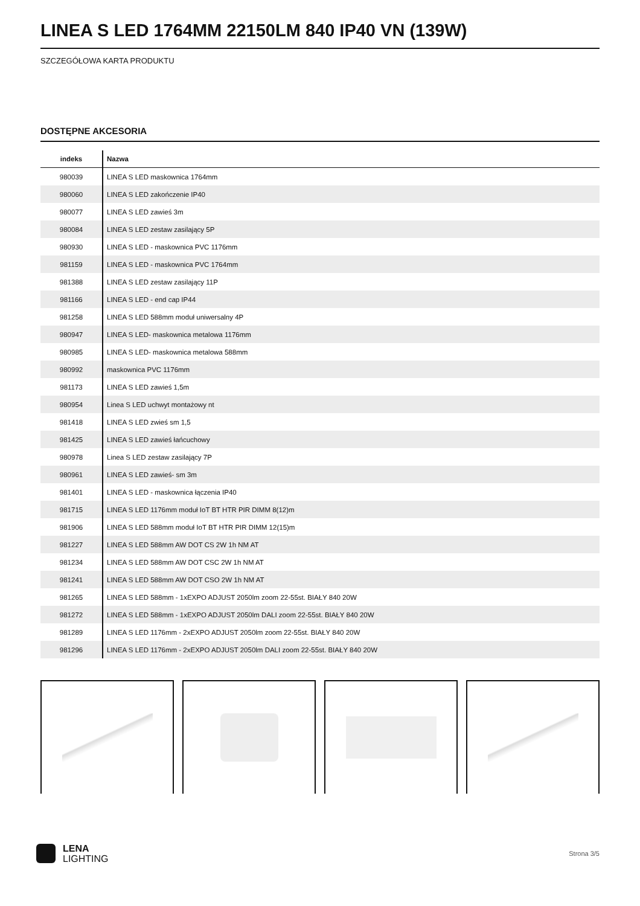LINEA S LED 1764MM 22150LM 840 IP40 VN (139W)
SZCZEGÓŁOWA KARTA PRODUKTU
DOSTĘPNE AKCESORIA
| indeks | Nazwa |
| --- | --- |
| 980039 | LINEA S LED maskownica 1764mm |
| 980060 | LINEA S LED zakończenie IP40 |
| 980077 | LINEA S LED zawieś 3m |
| 980084 | LINEA S LED zestaw zasilający 5P |
| 980930 | LINEA S LED - maskownica PVC 1176mm |
| 981159 | LINEA S LED - maskownica PVC 1764mm |
| 981388 | LINEA S LED zestaw zasilający 11P |
| 981166 | LINEA S LED - end cap IP44 |
| 981258 | LINEA S LED 588mm moduł uniwersalny 4P |
| 980947 | LINEA S LED- maskownica metalowa 1176mm |
| 980985 | LINEA S LED- maskownica metalowa 588mm |
| 980992 | maskownica PVC 1176mm |
| 981173 | LINEA S LED zawieś 1,5m |
| 980954 | Linea S LED uchwyt montażowy nt |
| 981418 | LINEA S LED zwieś sm 1,5 |
| 981425 | LINEA S LED zawieś łańcuchowy |
| 980978 | Linea S LED zestaw zasilający 7P |
| 980961 | LINEA S LED zawieś- sm 3m |
| 981401 | LINEA S LED - maskownica łączenia IP40 |
| 981715 | LINEA S LED 1176mm moduł IoT BT HTR PIR DIMM 8(12)m |
| 981906 | LINEA S LED 588mm moduł IoT BT HTR PIR DIMM 12(15)m |
| 981227 | LINEA S LED 588mm AW DOT CS 2W 1h NM AT |
| 981234 | LINEA S LED 588mm AW DOT CSC 2W 1h NM AT |
| 981241 | LINEA S LED 588mm AW DOT CSO 2W 1h NM AT |
| 981265 | LINEA S LED 588mm - 1xEXPO ADJUST 2050lm zoom 22-55st. BIAŁY 840 20W |
| 981272 | LINEA S LED 588mm - 1xEXPO ADJUST 2050lm DALI zoom 22-55st. BIAŁY 840 20W |
| 981289 | LINEA S LED 1176mm - 2xEXPO ADJUST 2050lm zoom 22-55st. BIAŁY 840 20W |
| 981296 | LINEA S LED 1176mm - 2xEXPO ADJUST 2050lm DALI zoom 22-55st. BIAŁY 840 20W |
LENA
LIGHTING
Strona 3/5